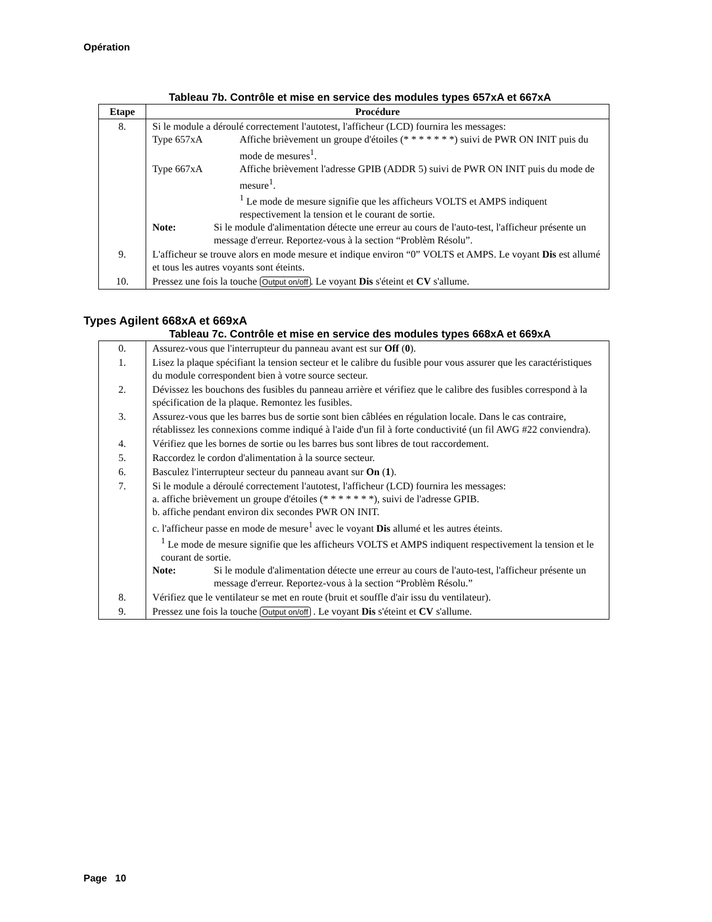Opération
Tableau 7b. Contrôle et mise en service des modules types 657xA et 667xA
| Etape | Procédure |
| --- | --- |
| 8. | Si le module a déroulé correctement l'autotest, l'afficheur (LCD) fournira les messages: Type 657xA Affiche brièvement un groupe d'étoiles (* * * * * * *) suivi de PWR ON INIT puis du mode de mesures<sup>1</sup>. Type 667xA Affiche brièvement l'adresse GPIB (ADDR 5) suivi de PWR ON INIT puis du mode de mesure<sup>1</sup>. <sup>1</sup> Le mode de mesure signifie que les afficheurs VOLTS et AMPS indiquent respectivement la tension et le courant de sortie. Note: Si le module d'alimentation détecte une erreur au cours de l'auto-test, l'afficheur présente un message d'erreur. Reportez-vous à la section “Problèm Résolu”. |
| 9. | L'afficheur se trouve alors en mode mesure et indique environ “0” VOLTS et AMPS. Le voyant Dis est allumé et tous les autres voyants sont éteints. |
| 10. | Pressez une fois la touche Output on/off . Le voyant Dis s'éteint et CV s'allume. |
Types Agilent 668xA et 669xA
Tableau 7c. Contrôle et mise en service des modules types 668xA et 669xA
| 0. | Assurez-vous que l'interrupteur du panneau avant est sur Off ( 0 ). |
| 1. | Lisez la plaque spécifiant la tension secteur et le calibre du fusible pour vous assurer que les caractéristiques du module correspondent bien à votre source secteur. |
| 2. | Dévissez les bouchons des fusibles du panneau arrière et vérifiez que le calibre des fusibles correspond à la spécification de la plaque. Remontez les fusibles. |
| 3. | Assurez-vous que les barres bus de sortie sont bien câblées en régulation locale. Dans le cas contraire, rétablissez les connexions comme indiqué à l'aide d'un fil à forte conductivité (un fil AWG #22 conviendra). |
| 4. | Vérifiez que les bornes de sortie ou les barres bus sont libres de tout raccordement. |
| 5. | Raccordez le cordon d'alimentation à la source secteur. |
| 6. | Basculez l'interrupteur secteur du panneau avant sur On ( 1 ). |
| 7. | Si le module a déroulé correctement l'autotest, l'afficheur (LCD) fournira les messages: a. affiche brièvement un groupe d'étoiles (* * * * * * *), suivi de l'adresse GPIB. b. affiche pendant environ dix secondes PWR ON INIT. c. l'afficheur passe en mode de mesure<sup>1</sup> avec le voyant Dis allumé et les autres éteints. <sup>1</sup> Le mode de mesure signifie que les afficheurs VOLTS et AMPS indiquent respectivement la tension et le courant de sortie. Note: Si le module d'alimentation détecte une erreur au cours de l'auto-test, l'afficheur présente un message d'erreur. Reportez-vous à la section “Problèm Résolu.” |
| 8. | Vérifiez que le ventilateur se met en route (bruit et souffle d'air issu du ventilateur). |
| 9. | Pressez une fois la touche Output on/off . Le voyant Dis s'éteint et CV s'allume. |
Page 10